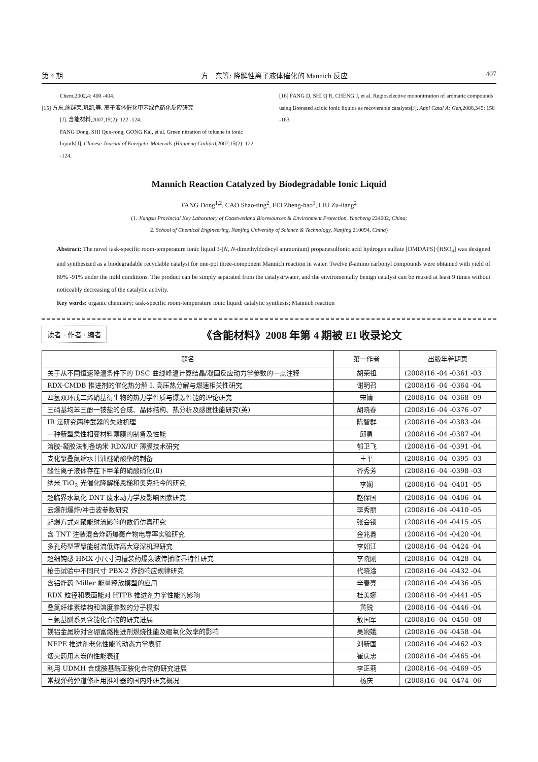第 4 期 方　东等: 降解性离子液体催化的 Mannich 反应 407
Chem,2002,4: 400 -404.
[15] 方东,施群荣,巩凯,等. 离子液体催化甲苯绿色硝化反应研究
[J]. 含能材料,2007,15(2): 122 -124.
FANG Dong, SHI Qun-rong, GONG Kai, et al. Green nitration of toluene in ionic liquids[J]. Chinese Journal of Energetic Materials (Hanneng Cailiao),2007,15(2): 122 -124.
[16] FANG D, SHI Q R, CHENG J, et al. Regioselective mononitration of aromatic compounds using Brønsted acidic ionic liquids as recoverable catalysts[J]. Appl Catal A: Gen,2008,345: 158 -163.
Mannich Reaction Catalyzed by Biodegradable Ionic Liquid
FANG Dong<sup>1,2</sup>, CAO Shao-ting<sup>2</sup>, FEI Zheng-hao<sup>1</sup>, LIU Zu-liang<sup>2</sup>
(1. Jiangsu Provincial Key Laboratory of Coastwetland Bioresources & Environment Protection, Yancheng 224002, China;
2. School of Chemical Engineering, Nanjing University of Science & Technology, Nanjing 210094, China)
Abstract: The novel task-specific room-temperature ionic liquid 3-(N, N-dimethyldodecyl ammonium) propanesulfonic acid hydrogen sulfate [DMDAPS]·[HSO<sub>4</sub>] was designed and synthesized as a biodegradable recyclable catalyst for one-pot three-component Mannich reaction in water. Twelve β-amino carbonyl compounds were obtained with yield of 80% -91% under the mild conditions. The product can be simply separated from the catalyst/water, and the enviromentally benign catalyst can be reused at least 9 times without noticeably decreasing of the catalytic activity.
Key words: organic chemistry; task-specific room-temperature ionic liquid; catalytic synthesis; Mannich reaction
读者 · 作者 · 编者
《含能材料》2008 年第 4 期被 EI 收录论文
| 题名 | 第一作者 | 出版年卷期页 |
| --- | --- | --- |
| 关于从不同恒速降温条件下的 DSC 曲线峰温计算结晶/凝固反应动力学参数的一点注释 | 胡荣祖 | (2008)16 -04 -0361 -03 |
| RDX-CMDB 推进剂的催化热分解 Ⅰ. 高压热分解与燃速相关性研究 | 谢明召 | (2008)16 -04 -0364 -04 |
| 四氢双环戊二烯硝基衍生物的热力学性质与爆轰性能的理论研究 | 宋婧 | (2008)16 -04 -0368 -09 |
| 三硝基均苯三酚一铵盐的合成、晶体结构、热分析及感度性能研究(英) | 胡晓春 | (2008)16 -04 -0376 -07 |
| IR 法研究两种武器的失效机理 | 陈智群 | (2008)16 -04 -0383 -04 |
| 一种新型柔性相变材料薄膜的制备及性能 | 邱勇 | (2008)16 -04 -0387 -04 |
| 溶胶-凝胶法制备纳米 RDX/RF 薄膜技术研究 | 郁卫飞 | (2008)16 -04 -0391 -04 |
| 支化聚叠氮缩水甘油醚硝酸酯的制备 | 王平 | (2008)16 -04 -0395 -03 |
| 酸性离子液体存在下甲苯的硝酸硝化(Ⅱ) | 齐秀芳 | (2008)16 -04 -0398 -03 |
| 纳米 TiO<sub>2</sub> 光催化降解梯恩梯和奥克托今的研究 | 李娴 | (2008)16 -04 -0401 -05 |
| 超临界水氧化 DNT 废水动力学及影响因素研究 | 赵保国 | (2008)16 -04 -0406 -04 |
| 云爆剂爆炸/冲击波参数研究 | 李秀丽 | (2008)16 -04 -0410 -05 |
| 起爆方式对聚能射流影响的数值仿真研究 | 张会锁 | (2008)16 -04 -0415 -05 |
| 含 TNT 注装混合炸药爆轰产物电导率实验研究 | 金兆鑫 | (2008)16 -04 -0420 -04 |
| 多孔药型罩聚能射流低炸高大穿深机理研究 | 李如江 | (2008)16 -04 -0424 -04 |
| 超细钝感 HMX 小尺寸沟槽装药爆轰波传播临界特性研究 | 李晓刚 | (2008)16 -04 -0428 -04 |
| 枪击试验中不同尺寸 PBX-2 炸药响应规律研究 | 代晓淦 | (2008)16 -04 -0432 -04 |
| 含铝炸药 Miller 能量释放模型的应用 | 辛春亮 | (2008)16 -04 -0436 -05 |
| RDX 粒径和表面能对 HTPB 推进剂力学性能的影响 | 杜美娜 | (2008)16 -04 -0441 -05 |
| 叠氮纤维素结构和溶度参数的分子模拟 | 黄锐 | (2008)16 -04 -0446 -04 |
| 三氨基胍系列含能化合物的研究进展 | 敖国军 | (2008)16 -04 -0450 -08 |
| 镁铝金属粉对含硼富燃推进剂燃烧性能及硼氧化效率的影响 | 吴婉娥 | (2008)16 -04 -0458 -04 |
| NEPE 推进剂老化性能的动态力学表征 | 刘新国 | (2008)16 -04 -0462 -03 |
| 烟火药用木炭的性能表征 | 崔庆忠 | (2008)16 -04 -0465 -04 |
| 利用 UDMH 合成胺基酰亚胺化合物的研究进展 | 李正莉 | (2008)16 -04 -0469 -05 |
| 常规弹药弹道修正用推冲器的国内外研究概况 | 杨庆 | (2008)16 -04 -0474 -06 |